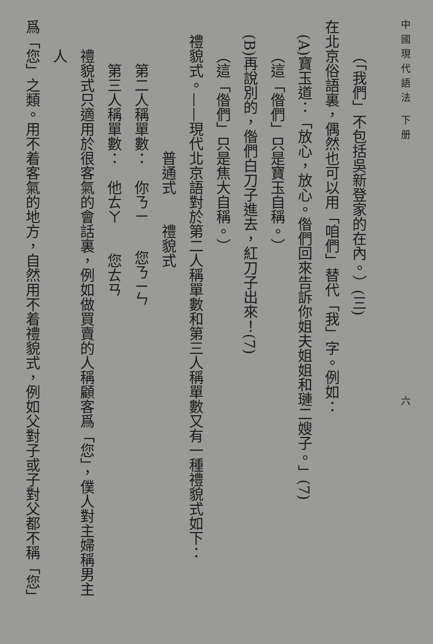中國現代語法 下册 六
（「我們」不包括吳新登家的在內。）(三)
在北京俗語裏，偶然也可以用「咱們」替代「我」字。例如：
(A)寶玉道：「放心，放心。偺們回來告訴你姐夫姐姐和璉二嫂子。」(7)
（這「偺們」只是寶玉自稱。）
(B)再說別的，偺們白刀子進去，紅刀子出來！(7)
（這「偺們」只是焦大自稱。）
禮貌式。——現代北京語對於第二人稱單數和第三人稱單數又有一種禮貌式如下：
普通式　　禮貌式
第二人稱單數：　你ㄋㄧ　　您ㄋㄧㄣ
第三人稱單數：　他ㄊㄚ　　您ㄊㄢ
禮貌式只適用於很客氣的會話裏，例如做買賣的人稱顧客爲「您」，僕人對主婦稱男主人
爲「您」之類。用不着客氣的地方，自然用不着禮貌式，例如父對子或子對父都不稱「您」